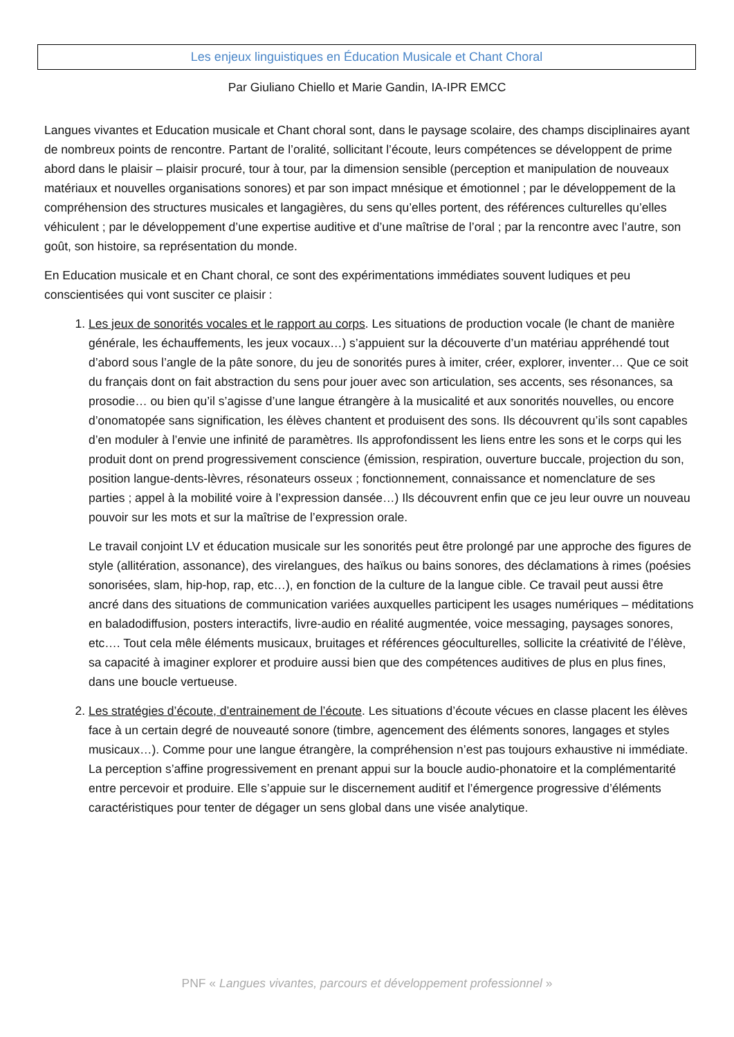Les enjeux linguistiques en Éducation Musicale et Chant Choral
Par Giuliano Chiello et Marie Gandin, IA-IPR EMCC
Langues vivantes et Education musicale et Chant choral sont, dans le paysage scolaire, des champs disciplinaires ayant de nombreux points de rencontre. Partant de l’oralité, sollicitant l’écoute, leurs compétences se développent de prime abord dans le plaisir – plaisir procuré, tour à tour, par la dimension sensible (perception et manipulation de nouveaux matériaux et nouvelles organisations sonores) et par son impact mnésique et émotionnel ; par le développement de la compréhension des structures musicales et langagières, du sens qu’elles portent, des références culturelles qu’elles véhiculent ; par le développement d’une expertise auditive et d’une maîtrise de l’oral ; par la rencontre avec l’autre, son goût, son histoire, sa représentation du monde.
En Education musicale et en Chant choral, ce sont des expérimentations immédiates souvent ludiques et peu conscientisées qui vont susciter ce plaisir :
1. Les jeux de sonorités vocales et le rapport au corps. Les situations de production vocale (le chant de manière générale, les échauffements, les jeux vocaux…) s’appuient sur la découverte d’un matériau appréhendé tout d’abord sous l’angle de la pâte sonore, du jeu de sonorités pures à imiter, créer, explorer, inventer… Que ce soit du français dont on fait abstraction du sens pour jouer avec son articulation, ses accents, ses résonances, sa prosodie… ou bien qu’il s’agisse d’une langue étrangère à la musicalité et aux sonorités nouvelles, ou encore d’onomatopée sans signification, les élèves chantent et produisent des sons. Ils découvrent qu’ils sont capables d’en moduler à l’envie une infinité de paramètres. Ils approfondissent les liens entre les sons et le corps qui les produit dont on prend progressivement conscience (émission, respiration, ouverture buccale, projection du son, position langue-dents-lèvres, résonateurs osseux ; fonctionnement, connaissance et nomenclature de ses parties ; appel à la mobilité voire à l’expression dansée…) Ils découvrent enfin que ce jeu leur ouvre un nouveau pouvoir sur les mots et sur la maîtrise de l’expression orale.
Le travail conjoint LV et éducation musicale sur les sonorités peut être prolongé par une approche des figures de style (allitération, assonance), des virelangues, des haïkus ou bains sonores, des déclamations à rimes (poésies sonorisées, slam, hip-hop, rap, etc…), en fonction de la culture de la langue cible. Ce travail peut aussi être ancré dans des situations de communication variées auxquelles participent les usages numériques – méditations en baladodiffusion, posters interactifs, livre-audio en réalité augmentée, voice messaging, paysages sonores, etc…. Tout cela mêle éléments musicaux, bruitages et références géoculturelles, sollicite la créativité de l’élève, sa capacité à imaginer explorer et produire aussi bien que des compétences auditives de plus en plus fines, dans une boucle vertueuse.
2. Les stratégies d’écoute, d’entrainement de l’écoute. Les situations d’écoute vécues en classe placent les élèves face à un certain degré de nouveauté sonore (timbre, agencement des éléments sonores, langages et styles musicaux…). Comme pour une langue étrangère, la compréhension n’est pas toujours exhaustive ni immédiate. La perception s’affine progressivement en prenant appui sur la boucle audio-phonatoire et la complémentarité entre percevoir et produire. Elle s’appuie sur le discernement auditif et l’émergence progressive d’éléments caractéristiques pour tenter de dégager un sens global dans une visée analytique.
PNF « Langues vivantes, parcours et développement professionnel »